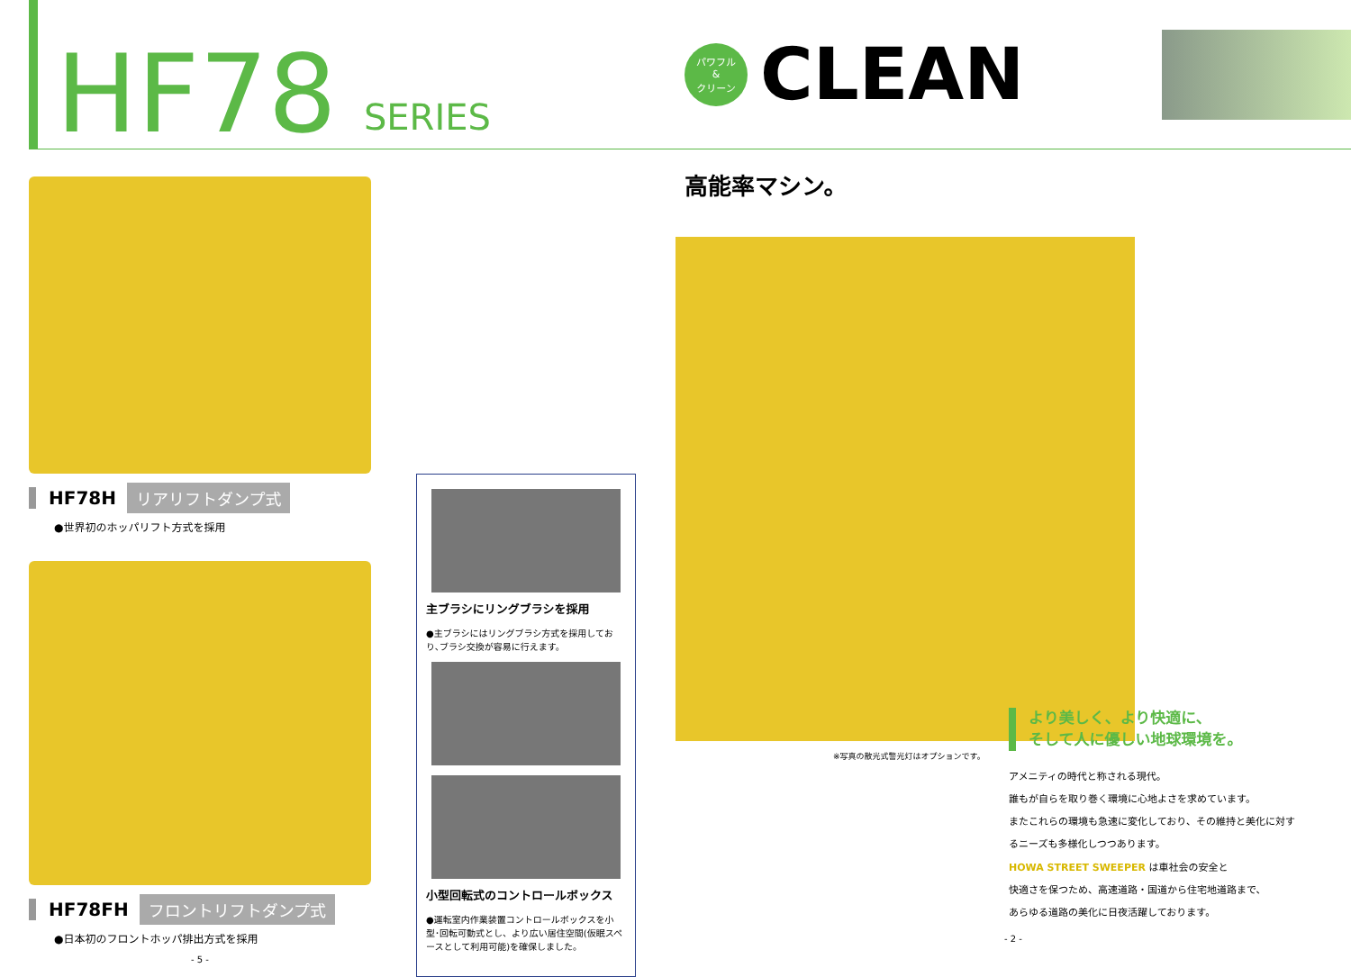HF78 SERIES
HF78H リアリフトダンプ式
●世界初のホッパリフト方式を採用
HF78FH フロントリフトダンプ式
●日本初のフロントホッパ排出方式を採用
- 5 -
主ブラシにリングブラシを採用
●主ブラシにはリングブラシ方式を採用しており､ブラシ交換が容易に行えます。
小型回転式のコントロールボックス
●運転室内作業装置コントロールボックスを小型･回転可動式とし、より広い居住空間(仮眠スペースとして利用可能)を確保しました。
パワフル
&
クリーン
CLEAN
高能率マシン。
※写真の散光式警光灯はオプションです。
より美しく、より快適に、
そして人に優しい地球環境を。
アメニティの時代と称される現代。
誰もが自らを取り巻く環境に心地よさを求めています。
またこれらの環境も急速に変化しており、その維持と美化に対するニーズも多様化しつつあります。
HOWA STREET SWEEPER は車社会の安全と
快適さを保つため、高速道路・国道から住宅地道路まで、
あらゆる道路の美化に日夜活躍しております。
- 2 -